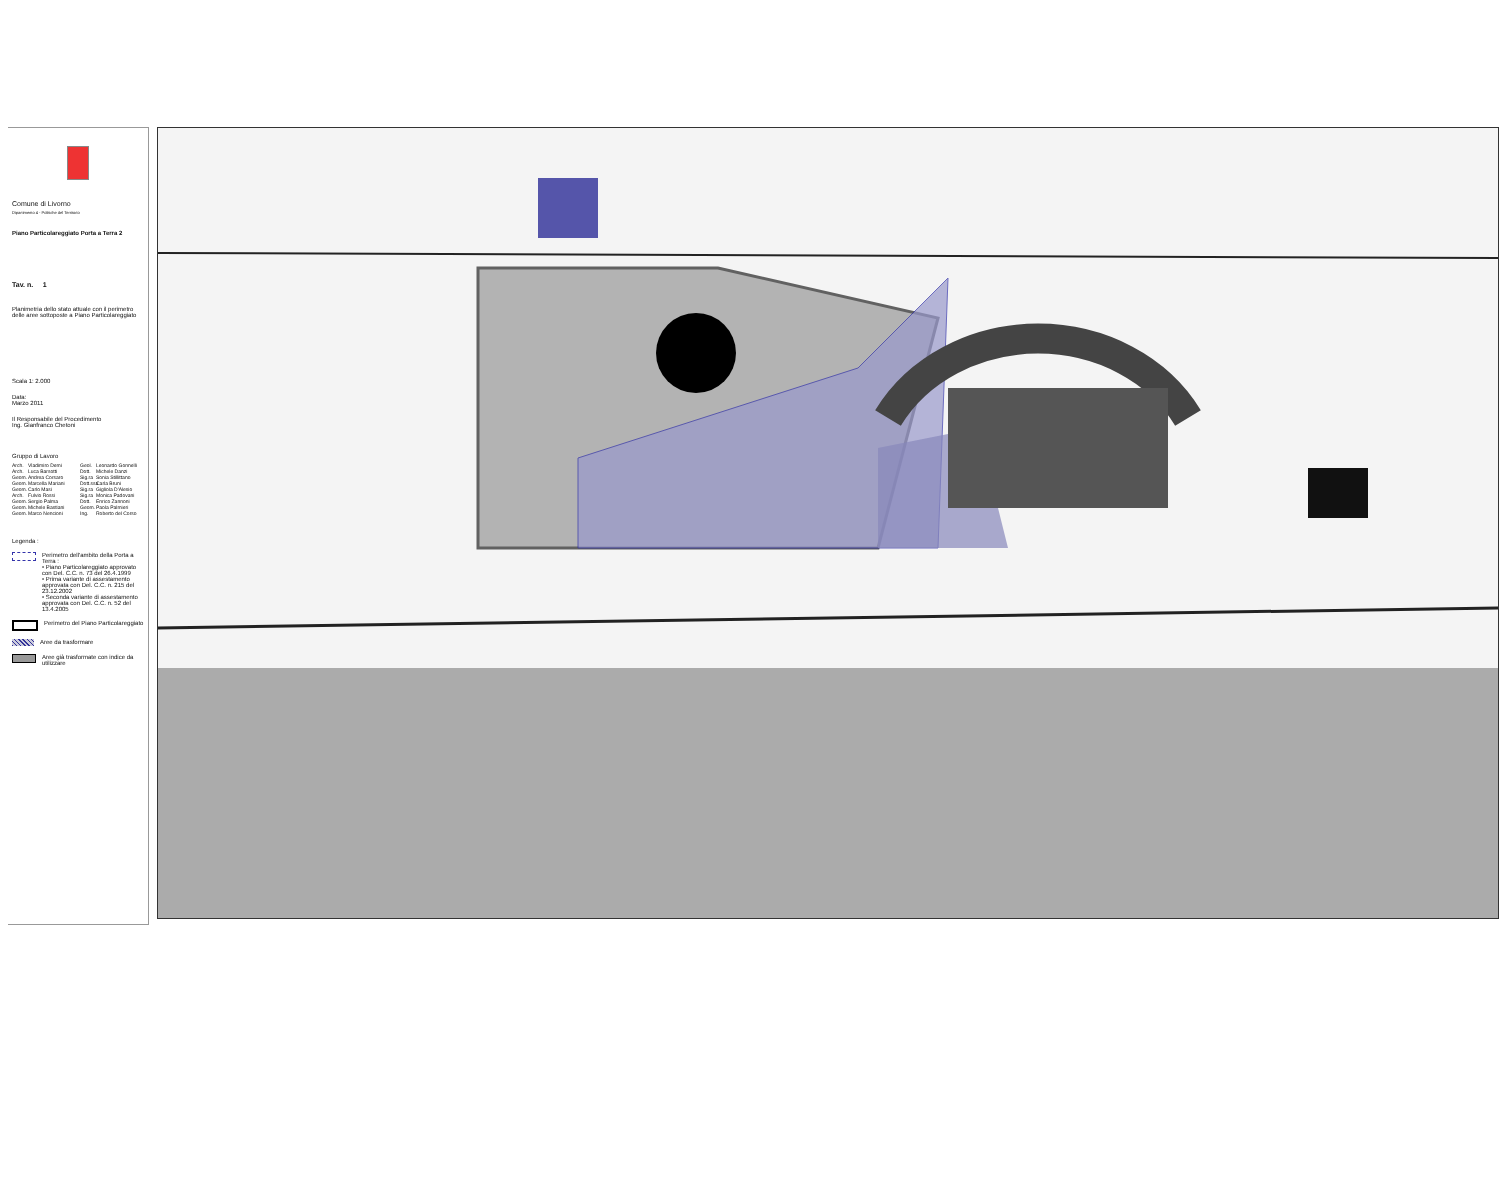Comune di Livorno
Dipartimento 4 - Politiche del Territorio
Piano Particolareggiato Porta a Terra 2
Tav. n. 1
Planimetria dello stato attuale con il perimetro delle aree sottoposte a Piano Particolareggiato
Scala 1: 2.000
Data:
Marzo 2011
Il Responsabile del Procedimento
Ing. Gianfranco Chetoni
Gruppo di Lavoro
Arch. Vladimiro Demi Geol. Leonardo Gonnelli Arch. Luca Barsotti Dott. Michele Danzi Geom. Andrea Corsaro Sig.ra Sonia Stillittano Geom. Marcella Mariani Dott.ssa Carla Bruni Geom. Carlo Masi Sig.ra Gigliola D'Alesio Arch. Fulvio Rossi Sig.ra Monica Padovani Geom. Sergio Palma Dott. Enrico Zannoni Geom. Michele Bastiani Geom. Paola Palmieri Geom. Marco Nencioni Ing. Roberto del Corso
Legenda :
Perimetro dell'ambito della Porta a Terra :
• Piano Particolareggiato approvato con Del. C.C. n. 73 del 26.4.1999
• Prima variante di assestamento approvata con Del. C.C. n. 215 del 23.12.2002
• Seconda variante di assestamento approvata con Del. C.C. n. 52 del 13.4.2005
Perimetro del Piano Particolareggiato
Aree da trasformare
Aree già trasformate con indice da utilizzare